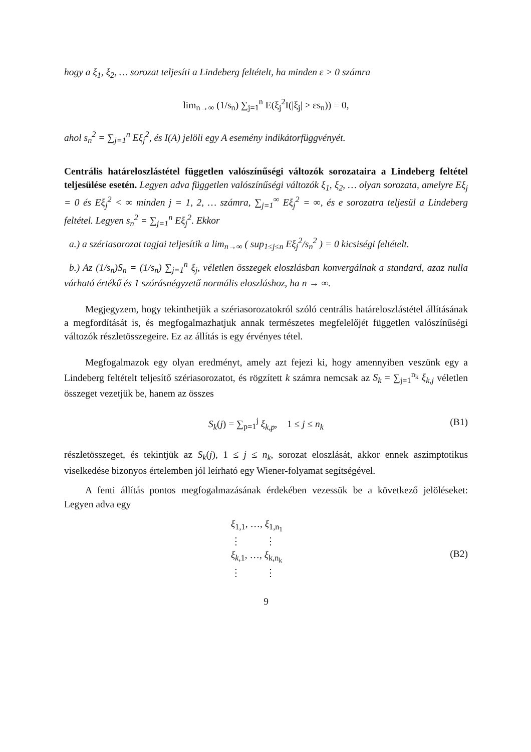hogy a ξ<sub>1</sub>, ξ<sub>2</sub>, … sorozat teljesíti a Lindeberg feltételt, ha minden ε > 0 számra
lim<sub>n→∞</sub> (1/s<sub>n</sub>) ∑<sub>j=1</sub><sup>n</sup> E(ξ<sub>j</sub><sup>2</sup>I(|ξ<sub>j</sub>| > εs<sub>n</sub>)) = 0,
ahol s<sub>n</sub><sup>2</sup> = ∑<sub>j=1</sub><sup>n</sup> Eξ<sub>j</sub><sup>2</sup>, és I(A) jelöli egy A esemény indikátorfüggvényét.
Centrális határeloszlástétel független valószínűségi változók sorozataira a Lindeberg feltétel teljesülése esetén. Legyen adva független valószínűségi változók ξ<sub>1</sub>, ξ<sub>2</sub>, … olyan sorozata, amelyre Eξ<sub>j</sub> = 0 és Eξ<sub>j</sub><sup>2</sup> < ∞ minden j = 1, 2, … számra, ∑<sub>j=1</sub><sup>∞</sup> Eξ<sub>j</sub><sup>2</sup> = ∞, és e sorozatra teljesül a Lindeberg feltétel. Legyen s<sub>n</sub><sup>2</sup> = ∑<sub>j=1</sub><sup>n</sup> Eξ<sub>j</sub><sup>2</sup>. Ekkor
a.) a szériasorozat tagjai teljesítik a lim<sub>n→∞</sub> ( sup<sub>1≤j≤n</sub> Eξ<sub>j</sub><sup>2</sup>/s<sub>n</sub><sup>2</sup> ) = 0 kicsiségi feltételt.
b.) Az (1/s<sub>n</sub>)S<sub>n</sub> = (1/s<sub>n</sub>) ∑<sub>j=1</sub><sup>n</sup> ξ<sub>j</sub>, véletlen összegek eloszlásban konvergálnak a standard, azaz nulla várható értékű és 1 szórásnégyzetű normális eloszláshoz, ha n → ∞.
Megjegyzem, hogy tekinthetjük a szériasorozatokról szóló centrális határeloszlástétel állításának a megfordítását is, és megfogalmazhatjuk annak természetes megfelelőjét független valószínűségi változók részletösszegeire. Ez az állítás is egy érvényes tétel.
Megfogalmazok egy olyan eredményt, amely azt fejezi ki, hogy amennyiben veszünk egy a Lindeberg feltételt teljesítő szériasorozatot, és rögzített k számra nemcsak az S<sub>k</sub> = ∑<sub>j=1</sub><sup>n<sub>k</sub></sup> ξ<sub>k,j</sub> véletlen összeget vezetjük be, hanem az összes
S<sub>k</sub>(j) = ∑<sub>p=1</sub><sup>j</sup> ξ<sub>k,p</sub>, 1 ≤ j ≤ n<sub>k</sub> (B1)
részletösszeget, és tekintjük az S<sub>k</sub>(j), 1 ≤ j ≤ n<sub>k</sub>, sorozat eloszlását, akkor ennek aszimptotikus viselkedése bizonyos értelemben jól leírható egy Wiener-folyamat segítségével.
A fenti állítás pontos megfogalmazásának érdekében vezessük be a következő jelöléseket: Legyen adva egy
ξ<sub>1,1</sub>, …, ξ<sub>1,n<sub>1</sub></sub>
⋮ ⋮
ξ<sub>k</sub><sub>,1</sub>, …, ξ<sub>k,n<sub>k</sub></sub>
⋮ ⋮
(B2)
9